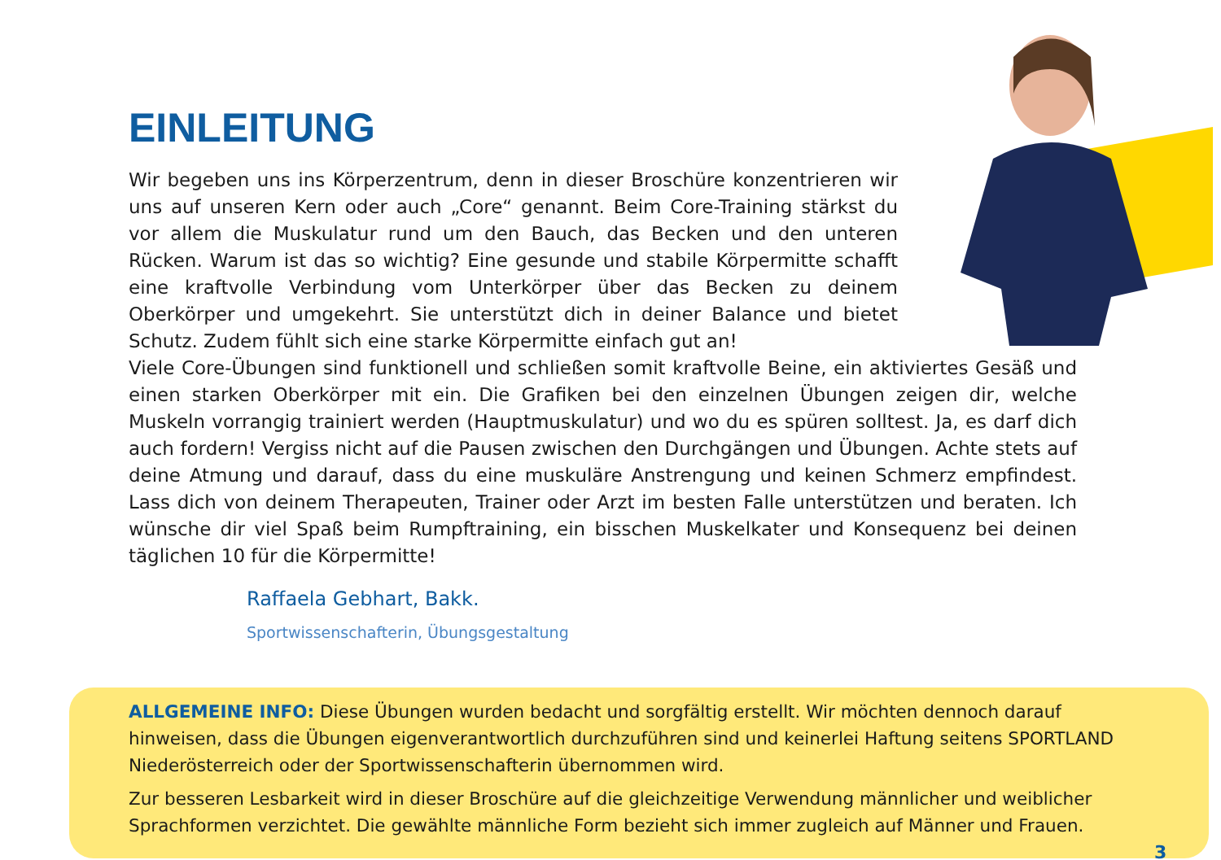EINLEITUNG
Wir begeben uns ins Körperzentrum, denn in dieser Broschüre konzentrie­ren wir uns auf unseren Kern oder auch „Core“ genannt. Beim Core-Training stärkst du vor allem die Muskulatur rund um den Bauch, das Becken und den unteren Rücken. Warum ist das so wichtig? Eine gesunde und stabile Körper­mitte schafft eine kraftvolle Verbindung vom Unterkörper über das Becken zu deinem Oberkörper und umgekehrt. Sie unterstützt dich in deiner Balance und bietet Schutz. Zudem fühlt sich eine starke Körpermitte einfach gut an!
Viele Core-Übungen sind funktionell und schließen somit kraftvolle Beine, ein aktiviertes Gesäß und einen starken Oberkörper mit ein. Die Grafiken bei den einzelnen Übungen zeigen dir, wel­che Muskeln vorrangig trainiert werden (Hauptmuskulatur) und wo du es spüren solltest. Ja, es darf dich auch fordern! Vergiss nicht auf die Pausen zwischen den Durchgängen und Übungen. Achte stets auf deine Atmung und darauf, dass du eine muskuläre Anstrengung und keinen Schmerz empfindest. Lass dich von deinem Therapeuten, Trainer oder Arzt im besten Falle unterstützen und beraten. Ich wünsche dir viel Spaß beim Rumpftraining, ein bisschen Muskel­kater und Konsequenz bei deinen täglichen 10 für die Körpermitte!
Raffaela Gebhart, Bakk.
Sportwissenschafterin, Übungsgestaltung
ALLGEMEINE INFO: Diese Übungen wurden bedacht und sorgfältig erstellt. Wir möchten dennoch darauf hinweisen, dass die Übungen eigenverantwortlich durchzuführen sind und keinerlei Haftung seitens SPORTLAND Niederösterreich oder der Sportwissenschafterin übernommen wird.
Zur besseren Lesbarkeit wird in dieser Broschüre auf die gleichzeitige Verwendung männlicher und weiblicher Sprachformen verzichtet. Die gewählte männliche Form bezieht sich immer zugleich auf Männer und Frauen.
3